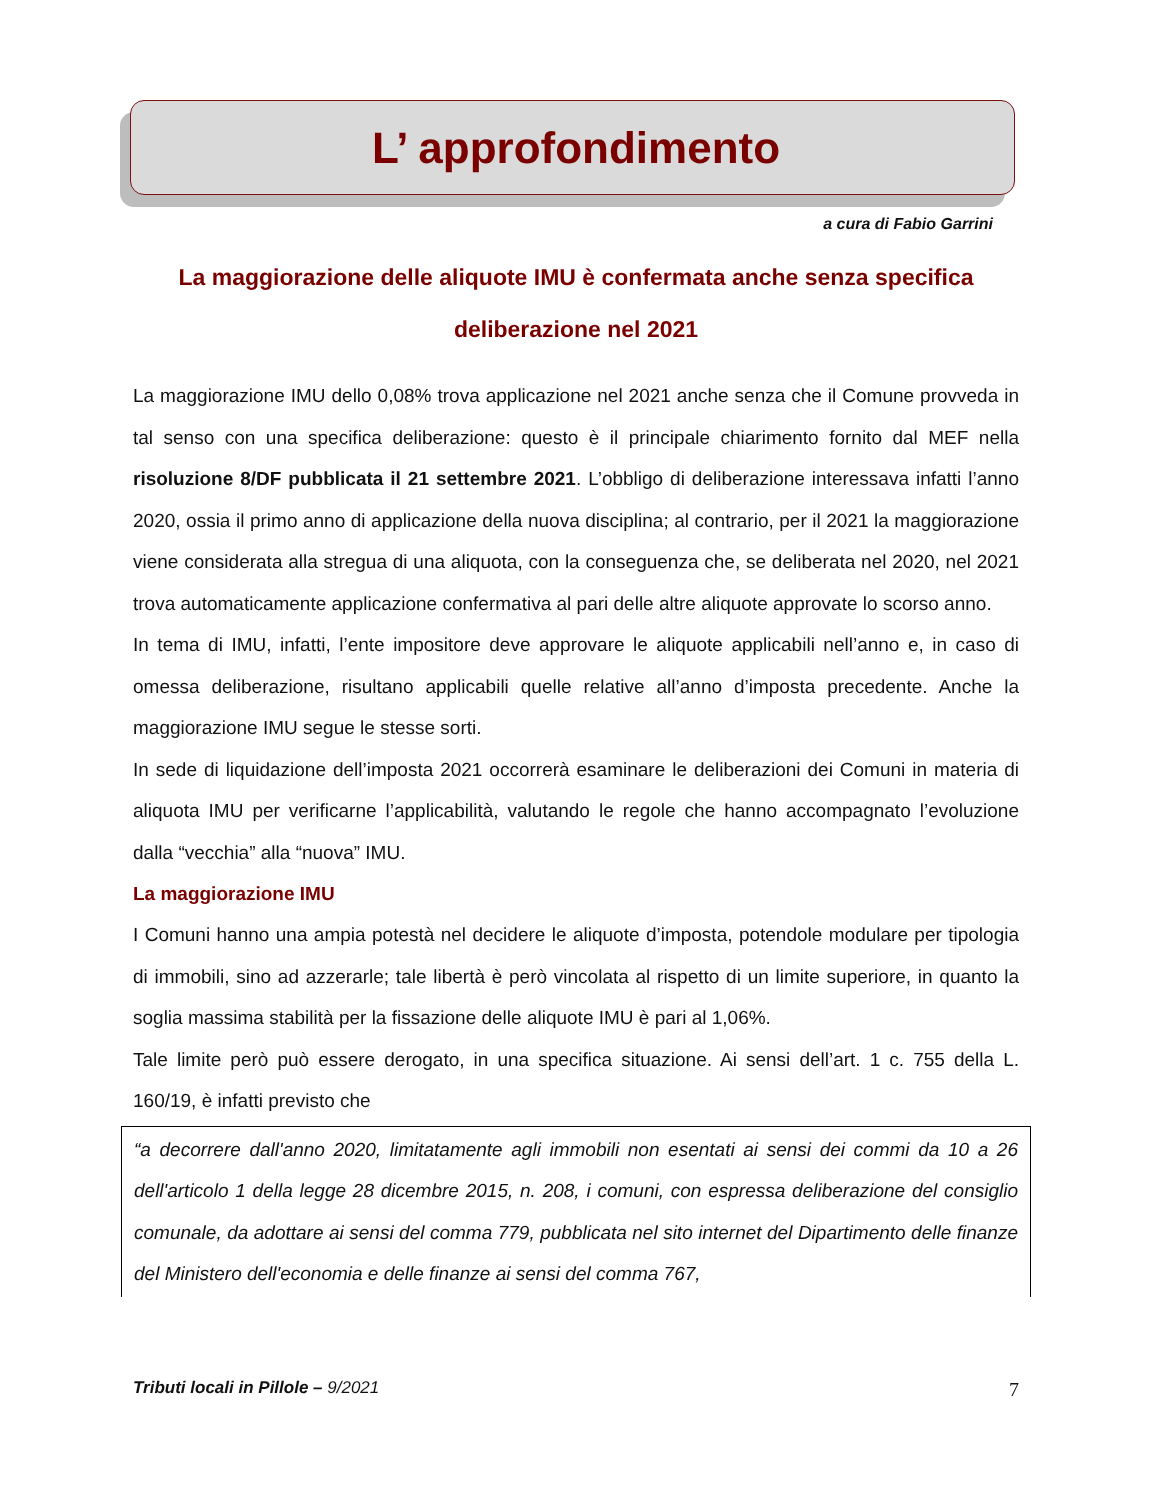L’ approfondimento
a cura di Fabio Garrini
La maggiorazione delle aliquote IMU è confermata anche senza specifica deliberazione nel 2021
La maggiorazione IMU dello 0,08% trova applicazione nel 2021 anche senza che il Comune provveda in tal senso con una specifica deliberazione: questo è il principale chiarimento fornito dal MEF nella risoluzione 8/DF pubblicata il 21 settembre 2021. L’obbligo di deliberazione interessava infatti l’anno 2020, ossia il primo anno di applicazione della nuova disciplina; al contrario, per il 2021 la maggiorazione viene considerata alla stregua di una aliquota, con la conseguenza che, se deliberata nel 2020, nel 2021 trova automaticamente applicazione confermativa al pari delle altre aliquote approvate lo scorso anno.
In tema di IMU, infatti, l’ente impositore deve approvare le aliquote applicabili nell’anno e, in caso di omessa deliberazione, risultano applicabili quelle relative all’anno d’imposta precedente. Anche la maggiorazione IMU segue le stesse sorti.
In sede di liquidazione dell’imposta 2021 occorrerà esaminare le deliberazioni dei Comuni in materia di aliquota IMU per verificarne l’applicabilità, valutando le regole che hanno accompagnato l’evoluzione dalla “vecchia” alla “nuova” IMU.
La maggiorazione IMU
I Comuni hanno una ampia potestà nel decidere le aliquote d’imposta, potendole modulare per tipologia di immobili, sino ad azzerarle; tale libertà è però vincolata al rispetto di un limite superiore, in quanto la soglia massima stabilità per la fissazione delle aliquote IMU è pari al 1,06%.
Tale limite però può essere derogato, in una specifica situazione. Ai sensi dell’art. 1 c. 755 della L. 160/19, è infatti previsto che
“a decorrere dall'anno 2020, limitatamente agli immobili non esentati ai sensi dei commi da 10 a 26 dell'articolo 1 della legge 28 dicembre 2015, n. 208, i comuni, con espressa deliberazione del consiglio comunale, da adottare ai sensi del comma 779, pubblicata nel sito internet del Dipartimento delle finanze del Ministero dell'economia e delle finanze ai sensi del comma 767,
Tributi locali in Pillole – 9/2021 7